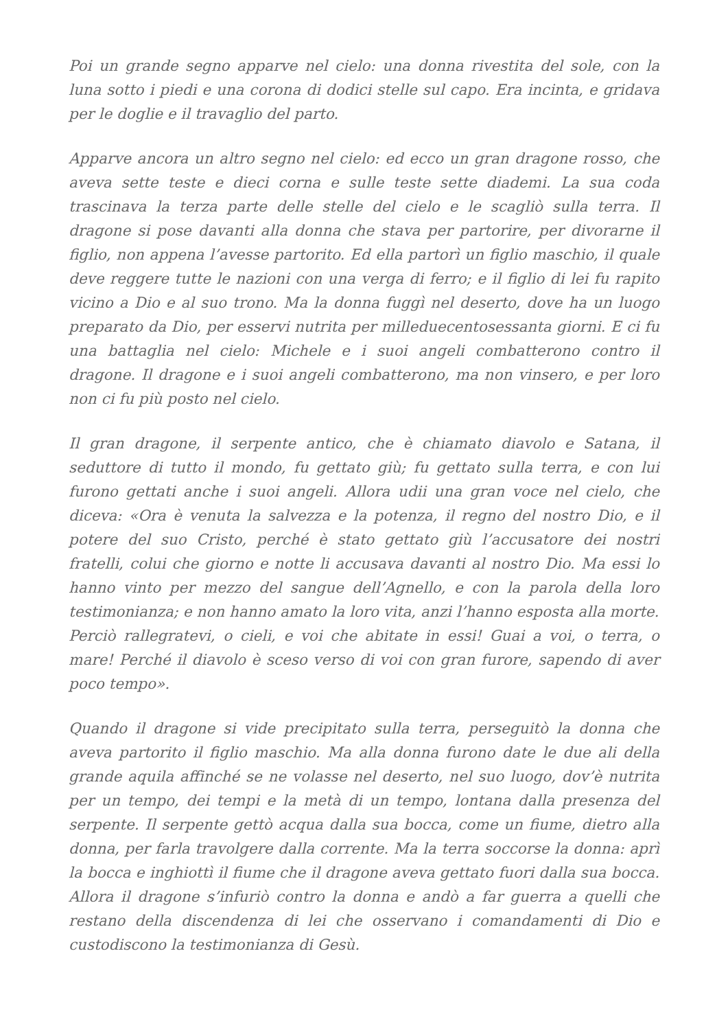Poi un grande segno apparve nel cielo: una donna rivestita del sole, con la luna sotto i piedi e una corona di dodici stelle sul capo. Era incinta, e gridava per le doglie e il travaglio del parto.
Apparve ancora un altro segno nel cielo: ed ecco un gran dragone rosso, che aveva sette teste e dieci corna e sulle teste sette diademi. La sua coda trascinava la terza parte delle stelle del cielo e le scagliò sulla terra. Il dragone si pose davanti alla donna che stava per partorire, per divorarne il figlio, non appena l’avesse partorito. Ed ella partorì un figlio maschio, il quale deve reggere tutte le nazioni con una verga di ferro; e il figlio di lei fu rapito vicino a Dio e al suo trono. Ma la donna fuggì nel deserto, dove ha un luogo preparato da Dio, per esservi nutrita per milleduecentosessanta giorni. E ci fu una battaglia nel cielo: Michele e i suoi angeli combatterono contro il dragone. Il dragone e i suoi angeli combatterono, ma non vinsero, e per loro non ci fu più posto nel cielo.
Il gran dragone, il serpente antico, che è chiamato diavolo e Satana, il seduttore di tutto il mondo, fu gettato giù; fu gettato sulla terra, e con lui furono gettati anche i suoi angeli. Allora udii una gran voce nel cielo, che diceva: «Ora è venuta la salvezza e la potenza, il regno del nostro Dio, e il potere del suo Cristo, perché è stato gettato giù l’accusatore dei nostri fratelli, colui che giorno e notte li accusava davanti al nostro Dio. Ma essi lo hanno vinto per mezzo del sangue dell’Agnello, e con la parola della loro testimonianza; e non hanno amato la loro vita, anzi l’hanno esposta alla morte.
Perciò rallegratevi, o cieli, e voi che abitate in essi! Guai a voi, o terra, o mare! Perché il diavolo è sceso verso di voi con gran furore, sapendo di aver poco tempo».
Quando il dragone si vide precipitato sulla terra, perseguitò la donna che aveva partorito il figlio maschio. Ma alla donna furono date le due ali della grande aquila affinché se ne volasse nel deserto, nel suo luogo, dov’è nutrita per un tempo, dei tempi e la metà di un tempo, lontana dalla presenza del serpente. Il serpente gettò acqua dalla sua bocca, come un fiume, dietro alla donna, per farla travolgere dalla corrente. Ma la terra soccorse la donna: aprì la bocca e inghiottì il fiume che il dragone aveva gettato fuori dalla sua bocca. Allora il dragone s’infuriò contro la donna e andò a far guerra a quelli che restano della discendenza di lei che osservano i comandamenti di Dio e custodiscono la testimonianza di Gesù.